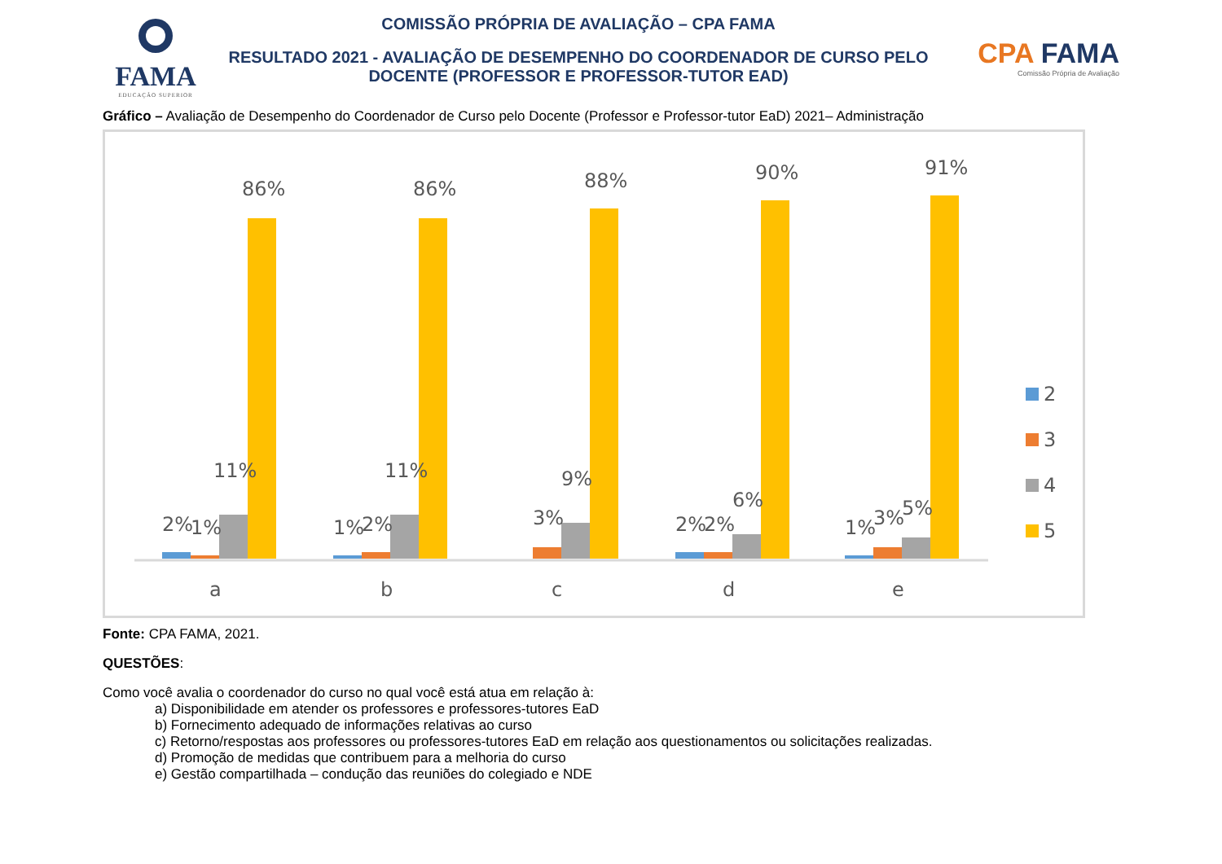FAMA
EDUCAÇÃO SUPERIOR
COMISSÃO PRÓPRIA DE AVALIAÇÃO – CPA FAMA
RESULTADO 2021 - AVALIAÇÃO DE DESEMPENHO DO COORDENADOR DE CURSO PELO DOCENTE (PROFESSOR E PROFESSOR-TUTOR EAD)
CPA FAMA
Comissão Própria de Avaliação
Gráfico – Avaliação de Desempenho do Coordenador de Curso pelo Docente (Professor e Professor-tutor EaD) 2021– Administração
2%
1%
11%
86%
a
1%
2%
11%
86%
b
3%
9%
88%
c
2%
2%
6%
90%
d
1%
3%
5%
91%
e
2
3
4
5
Fonte: CPA FAMA, 2021.
QUESTÕES:
Como você avalia o coordenador do curso no qual você está atua em relação à:
a) Disponibilidade em atender os professores e professores-tutores EaD
b) Fornecimento adequado de informações relativas ao curso
c) Retorno/respostas aos professores ou professores-tutores EaD em relação aos questionamentos ou solicitações realizadas.
d) Promoção de medidas que contribuem para a melhoria do curso
e) Gestão compartilhada – condução das reuniões do colegiado e NDE